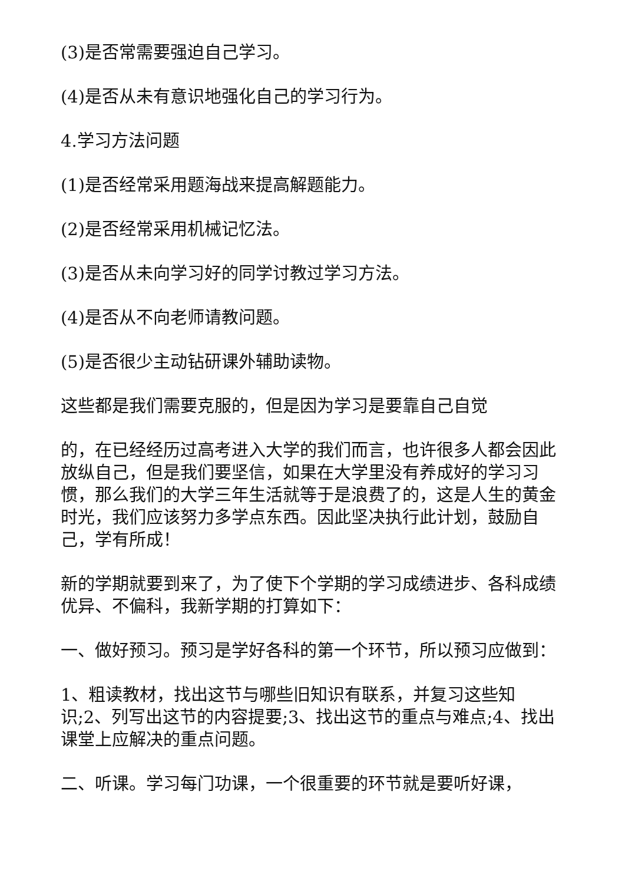(3)是否常需要强迫自己学习。
(4)是否从未有意识地强化自己的学习行为。
4.学习方法问题
(1)是否经常采用题海战来提高解题能力。
(2)是否经常采用机械记忆法。
(3)是否从未向学习好的同学讨教过学习方法。
(4)是否从不向老师请教问题。
(5)是否很少主动钻研课外辅助读物。
这些都是我们需要克服的，但是因为学习是要靠自己自觉
的，在已经经历过高考进入大学的我们而言，也许很多人都会因此放纵自己，但是我们要坚信，如果在大学里没有养成好的学习习惯，那么我们的大学三年生活就等于是浪费了的，这是人生的黄金时光，我们应该努力多学点东西。因此坚决执行此计划，鼓励自己，学有所成！
新的学期就要到来了，为了使下个学期的学习成绩进步、各科成绩优异、不偏科，我新学期的打算如下：
一、做好预习。预习是学好各科的第一个环节，所以预习应做到：
1、粗读教材，找出这节与哪些旧知识有联系，并复习这些知识;2、列写出这节的内容提要;3、找出这节的重点与难点;4、找出课堂上应解决的重点问题。
二、听课。学习每门功课，一个很重要的环节就是要听好课，